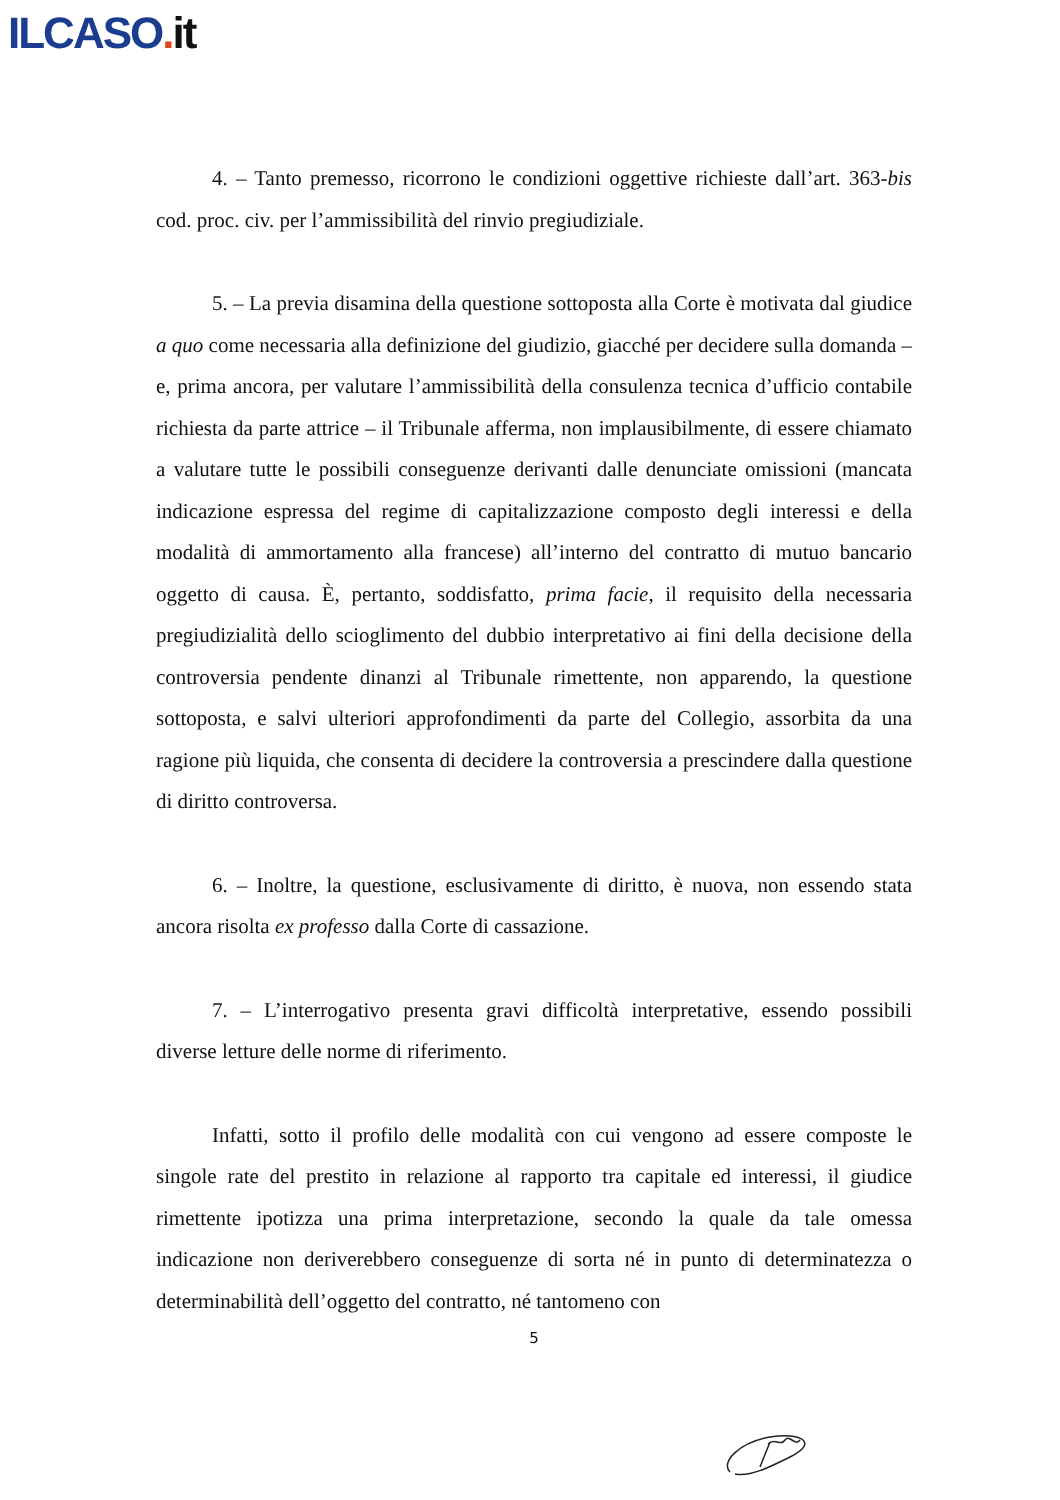ILCASO. it
4. – Tanto premesso, ricorrono le condizioni oggettive richieste dall’art. 363-bis cod. proc. civ. per l’ammissibilità del rinvio pregiudiziale.
5. – La previa disamina della questione sottoposta alla Corte è motivata dal giudice a quo come necessaria alla definizione del giudizio, giacché per decidere sulla domanda – e, prima ancora, per valutare l’ammissibilità della consulenza tecnica d’ufficio contabile richiesta da parte attrice – il Tribunale afferma, non implausibilmente, di essere chiamato a valutare tutte le possibili conseguenze derivanti dalle denunciate omissioni (mancata indicazione espressa del regime di capitalizzazione composto degli interessi e della modalità di ammortamento alla francese) all’interno del contratto di mutuo bancario oggetto di causa. È, pertanto, soddisfatto, prima facie, il requisito della necessaria pregiudizialità dello scioglimento del dubbio interpretativo ai fini della decisione della controversia pendente dinanzi al Tribunale rimettente, non apparendo, la questione sottoposta, e salvi ulteriori approfondimenti da parte del Collegio, assorbita da una ragione più liquida, che consenta di decidere la controversia a prescindere dalla questione di diritto controversa.
6. – Inoltre, la questione, esclusivamente di diritto, è nuova, non essendo stata ancora risolta ex professo dalla Corte di cassazione.
7. – L’interrogativo presenta gravi difficoltà interpretative, essendo possibili diverse letture delle norme di riferimento.
Infatti, sotto il profilo delle modalità con cui vengono ad essere composte le singole rate del prestito in relazione al rapporto tra capitale ed interessi, il giudice rimettente ipotizza una prima interpretazione, secondo la quale da tale omessa indicazione non deriverebbero conseguenze di sorta né in punto di determinatezza o determinabilità dell’oggetto del contratto, né tantomeno con
5